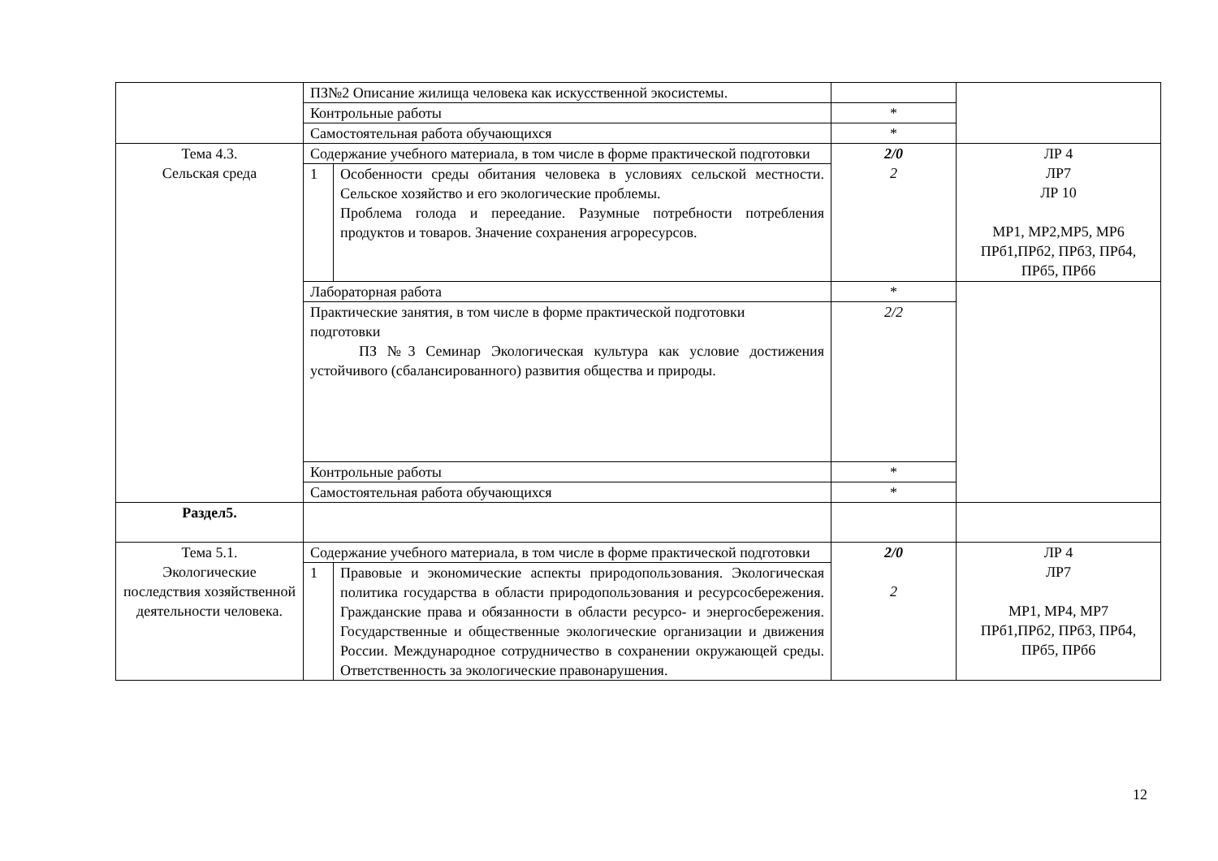| | ПЗ№2 Описание жилища человека как искусственной экосистемы. | | | |
| | Контрольные работы | | * | |
| | Самостоятельная работа обучающихся | | * | |
| Тема 4.3. Сельская среда | Содержание учебного материала, в том числе в форме практической подготовки | | 2/0 2 | ЛР 4 ЛР7 ЛР 10 МР1, МР2,МР5, МР6 ПРб1,ПРб2, ПРб3, ПРб4, ПРб5, ПРб6 |
| | 1 | Особенности среды обитания человека в условиях сельской местности. Сельское хозяйство и его экологические проблемы. Проблема голода и переедание. Разумные потребности потребления продуктов и товаров. Значение сохранения агроресурсов. | | |
| | Лабораторная работа | | * | |
| | Практические занятия, в том числе в форме практической подготовки подготовки ПЗ №3 Семинар Экологическая культура как условие достижения устойчивого (сбалансированного) развития общества и природы. | | 2/2 | |
| | Контрольные работы | | * | |
| | Самостоятельная работа обучающихся | | * | |
| Раздел5. | | | | |
| Тема 5.1. Экологические последствия хозяйственной деятельности человека. | Содержание учебного материала, в том числе в форме практической подготовки | | 2/0 2 | ЛР 4 ЛР7 МР1, МР4, МР7 ПРб1,ПРб2, ПРб3, ПРб4, ПРб5, ПРб6 |
| | 1 | Правовые и экономические аспекты природопользования. Экологическая политика государства в области природопользования и ресурсосбережения. Гражданские права и обязанности в области ресурсо- и энергосбережения. Государственные и общественные экологические организации и движения России. Международное сотрудничество в сохранении окружающей среды. Ответственность за экологические правонарушения. | | |
12